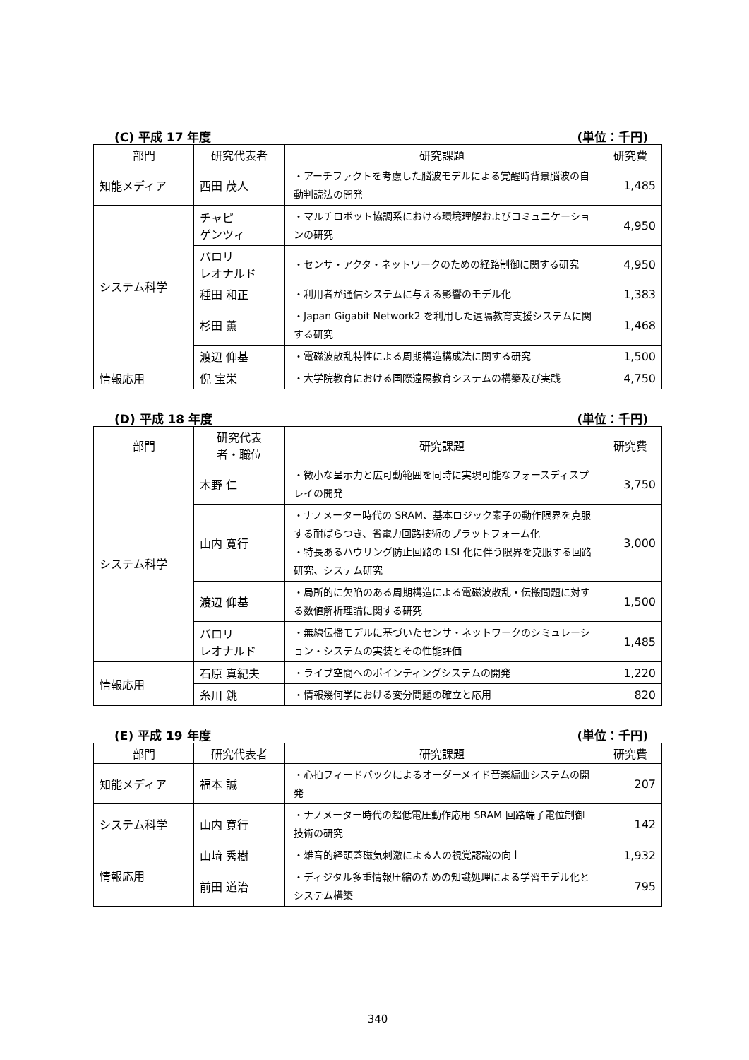(C) 平成 17 年度 (単位：千円)
| 部門 | 研究代表者 | 研究課題 | 研究費 |
| --- | --- | --- | --- |
| 知能メディア | 西田 茂人 | ・アーチファクトを考慮した脳波モデルによる覚醒時背景脳波の自動判読法の開発 | 1,485 |
| システム科学 | チャピ ゲンツィ | ・マルチロボット協調系における環境理解およびコミュニケーションの研究 | 4,950 |
| | バロリ レオナルド | ・センサ・アクタ・ネットワークのための経路制御に関する研究 | 4,950 |
| | 種田 和正 | ・利用者が通信システムに与える影響のモデル化 | 1,383 |
| | 杉田 薫 | ・Japan Gigabit Network2 を利用した遠隔教育支援システムに関する研究 | 1,468 |
| | 渡辺 仰基 | ・電磁波散乱特性による周期構造構成法に関する研究 | 1,500 |
| 情報応用 | 倪 宝栄 | ・大学院教育における国際遠隔教育システムの構築及び実践 | 4,750 |
(D) 平成 18 年度 (単位：千円)
| 部門 | 研究代表 者・職位 | 研究課題 | 研究費 |
| --- | --- | --- | --- |
| システム科学 | 木野 仁 | ・微小な呈示力と広可動範囲を同時に実現可能なフォースディスプレイの開発 | 3,750 |
| | 山内 寛行 | ・ナノメーター時代の SRAM、基本ロジック素子の動作限界を克服する耐ばらつき、省電力回路技術のプラットフォーム化 ・特長あるハウリング防止回路の LSI 化に伴う限界を克服する回路研究、システム研究 | 3,000 |
| | 渡辺 仰基 | ・局所的に欠陥のある周期構造による電磁波散乱・伝搬問題に対する数値解析理論に関する研究 | 1,500 |
| | バロリ レオナルド | ・無線伝播モデルに基づいたセンサ・ネットワークのシミュレーション・システムの実装とその性能評価 | 1,485 |
| 情報応用 | 石原 真紀夫 | ・ライブ空間へのポインティングシステムの開発 | 1,220 |
| | 糸川 銚 | ・情報幾何学における変分問題の確立と応用 | 820 |
(E) 平成 19 年度 (単位：千円)
| 部門 | 研究代表者 | 研究課題 | 研究費 |
| --- | --- | --- | --- |
| 知能メディア | 福本 誠 | ・心拍フィードバックによるオーダーメイド音楽編曲システムの開発 | 207 |
| システム科学 | 山内 寛行 | ・ナノメーター時代の超低電圧動作応用 SRAM 回路端子電位制御技術の研究 | 142 |
| 情報応用 | 山﨑 秀樹 | ・雑音的経頭蓋磁気刺激による人の視覚認識の向上 | 1,932 |
| | 前田 道治 | ・ディジタル多重情報圧縮のための知識処理による学習モデル化とシステム構築 | 795 |
340